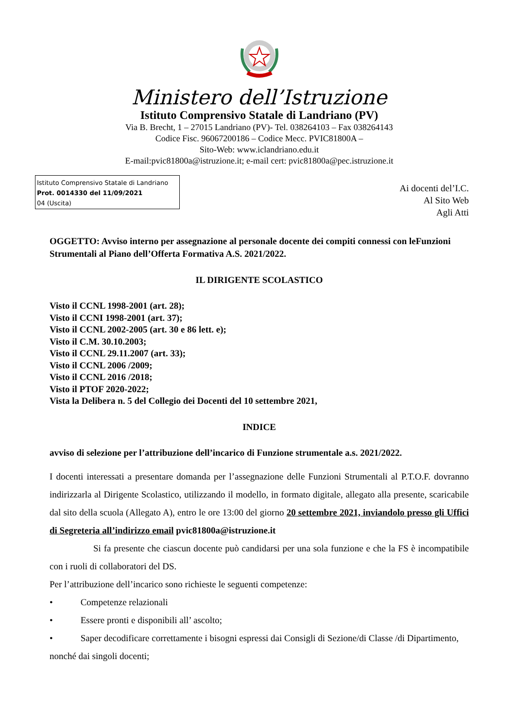Ministero dell’Istruzione
Istituto Comprensivo Statale di Landriano (PV)
Via B. Brecht, 1 – 27015 Landriano (PV)- Tel. 038264103 – Fax 038264143
Codice Fisc. 96067200186 – Codice Mecc. PVIC81800A –
Sito-Web: www.iclandriano.edu.it
E-mail:pvic81800a@istruzione.it; e-mail cert: pvic81800a@pec.istruzione.it
Istituto Comprensivo Statale di Landriano
Prot. 0014330 del 11/09/2021
04 (Uscita)
Ai docenti del’I.C.
Al Sito Web
Agli Atti
OGGETTO: Avviso interno per assegnazione al personale docente dei compiti connessi con leFunzioni Strumentali al Piano dell’Offerta Formativa A.S. 2021/2022.
IL DIRIGENTE SCOLASTICO
Visto il CCNL 1998-2001 (art. 28);
Visto il CCNI 1998-2001 (art. 37);
Visto il CCNL 2002-2005 (art. 30 e 86 lett. e);
Visto il C.M. 30.10.2003;
Visto il CCNL 29.11.2007 (art. 33);
Visto il CCNL 2006 /2009;
Visto il CCNL 2016 /2018;
Visto il PTOF 2020-2022;
Vista la Delibera n. 5 del Collegio dei Docenti del 10 settembre 2021,
INDICE
avviso di selezione per l’attribuzione dell’incarico di Funzione strumentale a.s. 2021/2022.
I docenti interessati a presentare domanda per l’assegnazione delle Funzioni Strumentali al P.T.O.F. dovranno indirizzarla al Dirigente Scolastico, utilizzando il modello, in formato digitale, allegato alla presente, scaricabile dal sito della scuola (Allegato A), entro le ore 13:00 del giorno 20 settembre 2021, inviandolo presso gli Uffici di Segreteria all’indirizzo email pvic81800a@istruzione.it
Si fa presente che ciascun docente può candidarsi per una sola funzione e che la FS è incompatibile con i ruoli di collaboratori del DS.
Per l’attribuzione dell’incarico sono richieste le seguenti competenze:
• Competenze relazionali
• Essere pronti e disponibili all’ ascolto;
• Saper decodificare correttamente i bisogni espressi dai Consigli di Sezione/di Classe /di Dipartimento, nonché dai singoli docenti;